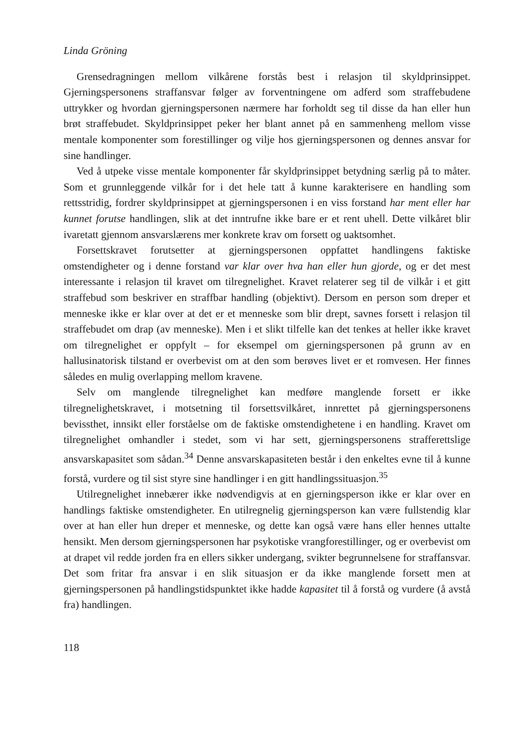Linda Gröning
Grensedragningen mellom vilkårene forstås best i relasjon til skyldprinsippet. Gjerningspersonens straffansvar følger av forventningene om adferd som straffebudene uttrykker og hvordan gjerningspersonen nærmere har forholdt seg til disse da han eller hun brøt straffebudet. Skyldprinsippet peker her blant annet på en sammenheng mellom visse mentale komponenter som forestillinger og vilje hos gjerningspersonen og dennes ansvar for sine handlinger.
Ved å utpeke visse mentale komponenter får skyldprinsippet betydning særlig på to måter. Som et grunnleggende vilkår for i det hele tatt å kunne karakterisere en handling som rettsstridig, fordrer skyldprinsippet at gjerningspersonen i en viss forstand har ment eller har kunnet forutse handlingen, slik at det inntrufne ikke bare er et rent uhell. Dette vilkåret blir ivaretatt gjennom ansvarslærens mer konkrete krav om forsett og uaktsomhet.
Forsettskravet forutsetter at gjerningspersonen oppfattet handlingens faktiske omstendigheter og i denne forstand var klar over hva han eller hun gjorde, og er det mest interessante i relasjon til kravet om tilregnelighet. Kravet relaterer seg til de vilkår i et gitt straffebud som beskriver en straffbar handling (objektivt). Dersom en person som dreper et menneske ikke er klar over at det er et menneske som blir drept, savnes forsett i relasjon til straffebudet om drap (av menneske). Men i et slikt tilfelle kan det tenkes at heller ikke kravet om tilregnelighet er oppfylt – for eksempel om gjerningspersonen på grunn av en hallusinatorisk tilstand er overbevist om at den som berøves livet er et romvesen. Her finnes således en mulig overlapping mellom kravene.
Selv om manglende tilregnelighet kan medføre manglende forsett er ikke tilregnelighetskravet, i motsetning til forsettsvilkåret, innrettet på gjerningspersonens bevissthet, innsikt eller forståelse om de faktiske omstendighetene i en handling. Kravet om tilregnelighet omhandler i stedet, som vi har sett, gjerningspersonens strafferettslige ansvarskapasitet som sådan.<sup>34</sup> Denne ansvarskapasiteten består i den enkeltes evne til å kunne forstå, vurdere og til sist styre sine handlinger i en gitt handlingssituasjon.<sup>35</sup>
Utilregnelighet innebærer ikke nødvendigvis at en gjerningsperson ikke er klar over en handlings faktiske omstendigheter. En utilregnelig gjerningsperson kan være fullstendig klar over at han eller hun dreper et menneske, og dette kan også være hans eller hennes uttalte hensikt. Men dersom gjerningspersonen har psykotiske vrangforestillinger, og er overbevist om at drapet vil redde jorden fra en ellers sikker undergang, svikter begrunnelsene for straffansvar. Det som fritar fra ansvar i en slik situasjon er da ikke manglende forsett men at gjerningspersonen på handlingstidspunktet ikke hadde kapasitet til å forstå og vurdere (å avstå fra) handlingen.
118